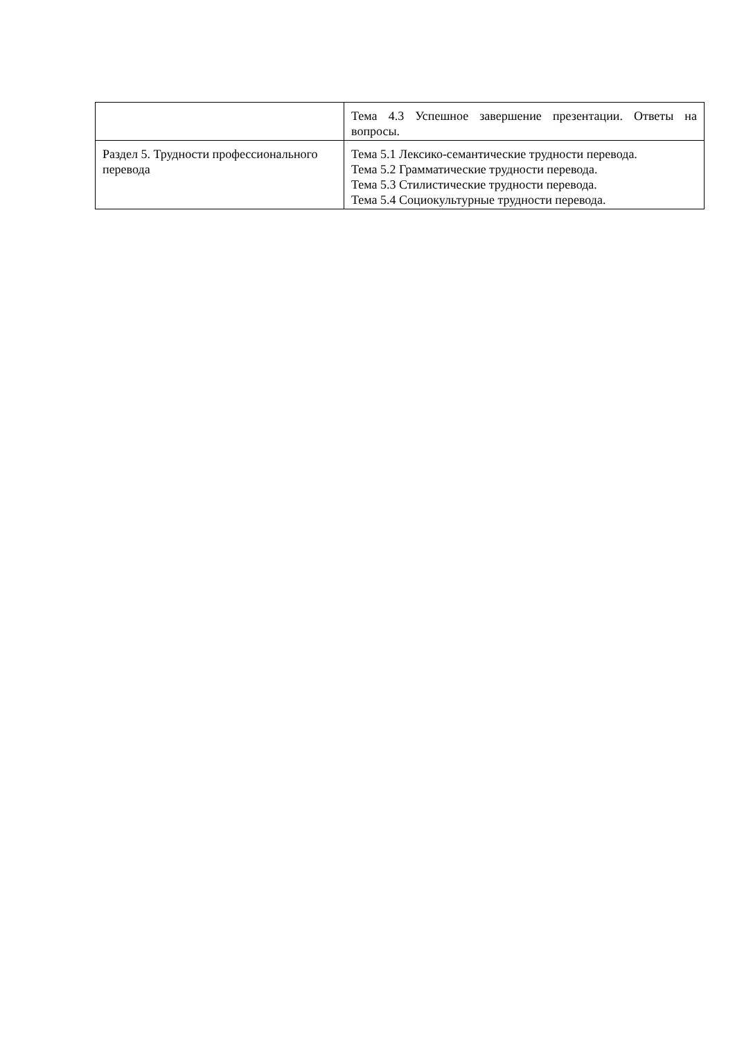| | Тема 4.3 Успешное завершение презентации. Ответы на вопросы. |
| Раздел 5. Трудности профессионального перевода | Тема 5.1 Лексико-семантические трудности перевода. Тема 5.2 Грамматические трудности перевода. Тема 5.3 Стилистические трудности перевода. Тема 5.4 Социокультурные трудности перевода. |